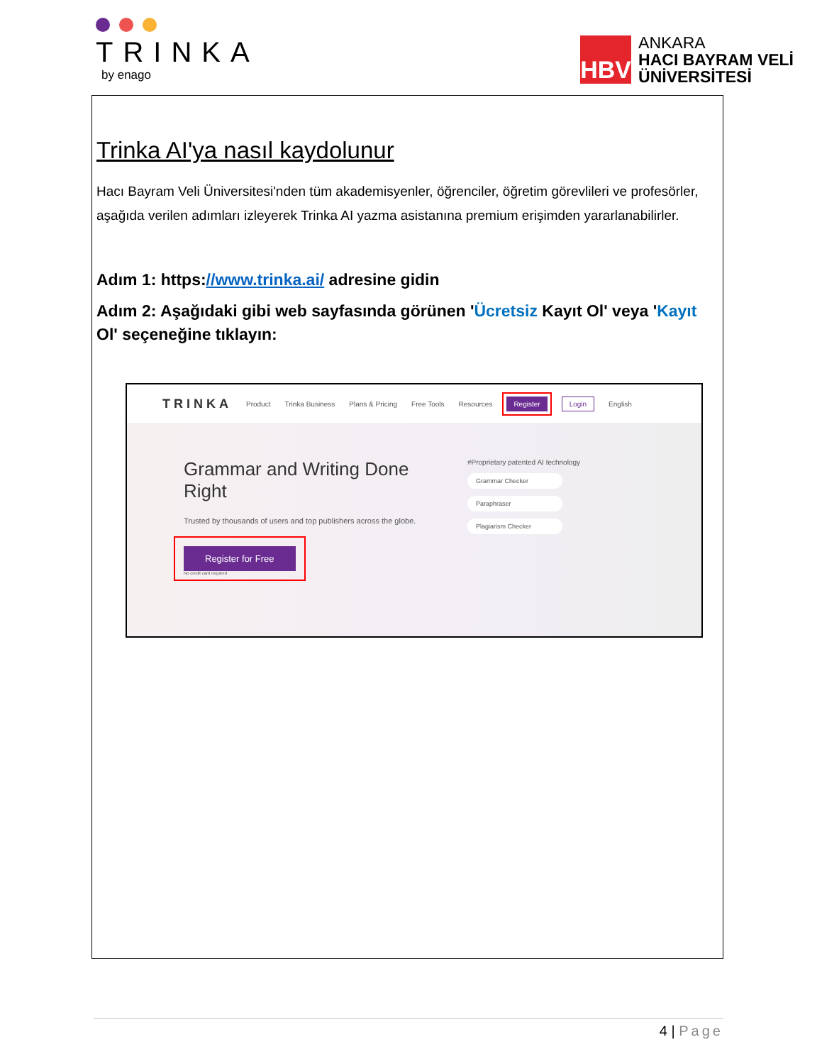TRINKA
by enago
HBV
ANKARA
HACI BAYRAM VELİ
ÜNİVERSİTESİ
Trinka AI'ya nasıl kaydolunur
Hacı Bayram Veli Üniversitesi'nden tüm akademisyenler, öğrenciler, öğretim görevlileri ve profesörler, aşağıda verilen adımları izleyerek Trinka AI yazma asistanına premium erişimden yararlanabilirler.
Adım 1: https://www.trinka.ai/ adresine gidin
Adım 2: Aşağıdaki gibi web sayfasında görünen 'Ücretsiz Kayıt Ol' veya 'Kayıt Ol' seçeneğine tıklayın:
TRINKA Product Trinka Business Plans & Pricing Free Tools Resources Register Login English
Grammar and Writing Done Right
Trusted by thousands of users and top publishers across the globe.
Register for Free
No credit card required
#Proprietary patented AI technology
Grammar Checker
Paraphraser
Plagiarism Checker
4 | Page